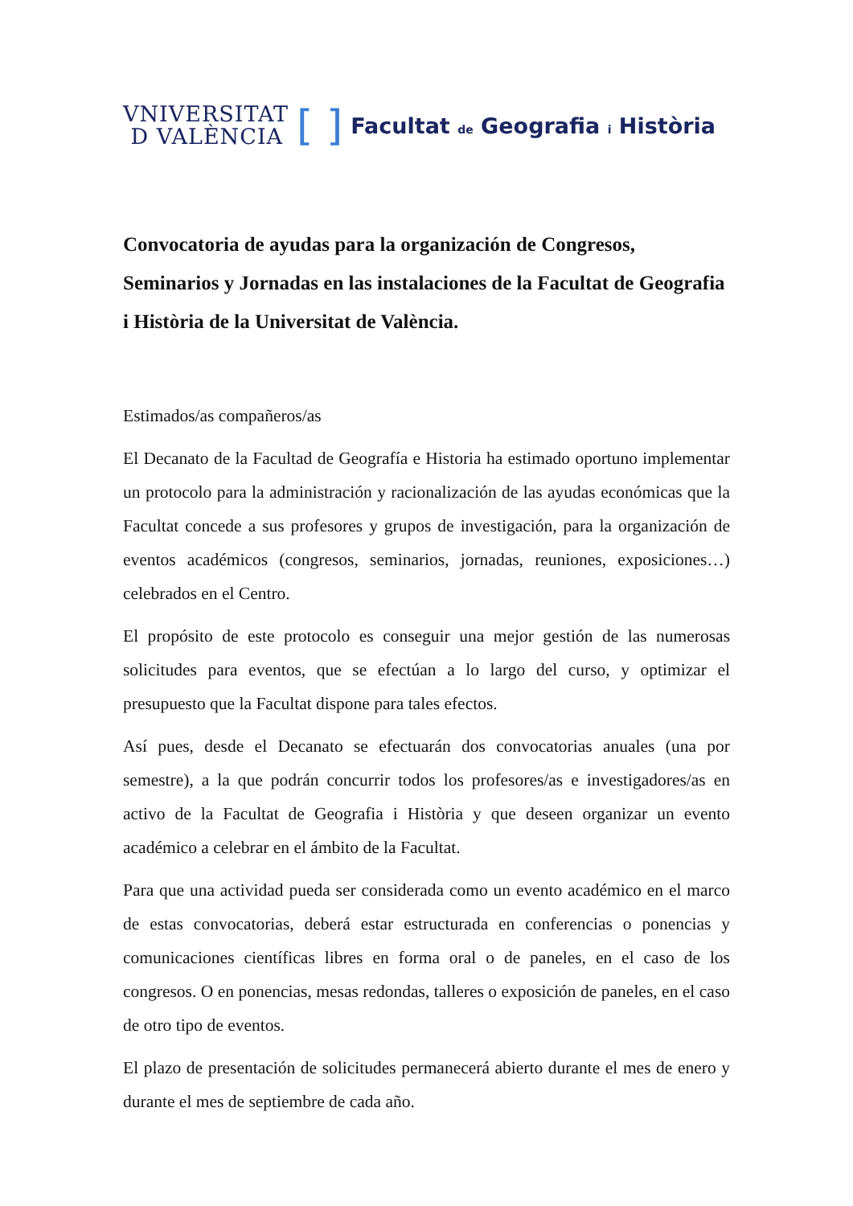VNIVERSITAT
D VALÈNCIA
[ ] Facultat de Geografia i Història
Convocatoria de ayudas para la organización de Congresos, Seminarios y Jornadas en las instalaciones de la Facultat de Geografia i Història de la Universitat de València.
Estimados/as compañeros/as
El Decanato de la Facultad de Geografía e Historia ha estimado oportuno implementar un protocolo para la administración y racionalización de las ayudas económicas que la Facultat concede a sus profesores y grupos de investigación, para la organización de eventos académicos (congresos, seminarios, jornadas, reuniones, exposiciones…) celebrados en el Centro.
El propósito de este protocolo es conseguir una mejor gestión de las numerosas solicitudes para eventos, que se efectúan a lo largo del curso, y optimizar el presupuesto que la Facultat dispone para tales efectos.
Así pues, desde el Decanato se efectuarán dos convocatorias anuales (una por semestre), a la que podrán concurrir todos los profesores/as e investigadores/as en activo de la Facultat de Geografia i Història y que deseen organizar un evento académico a celebrar en el ámbito de la Facultat.
Para que una actividad pueda ser considerada como un evento académico en el marco de estas convocatorias, deberá estar estructurada en conferencias o ponencias y comunicaciones científicas libres en forma oral o de paneles, en el caso de los congresos. O en ponencias, mesas redondas, talleres o exposición de paneles, en el caso de otro tipo de eventos.
El plazo de presentación de solicitudes permanecerá abierto durante el mes de enero y durante el mes de septiembre de cada año.